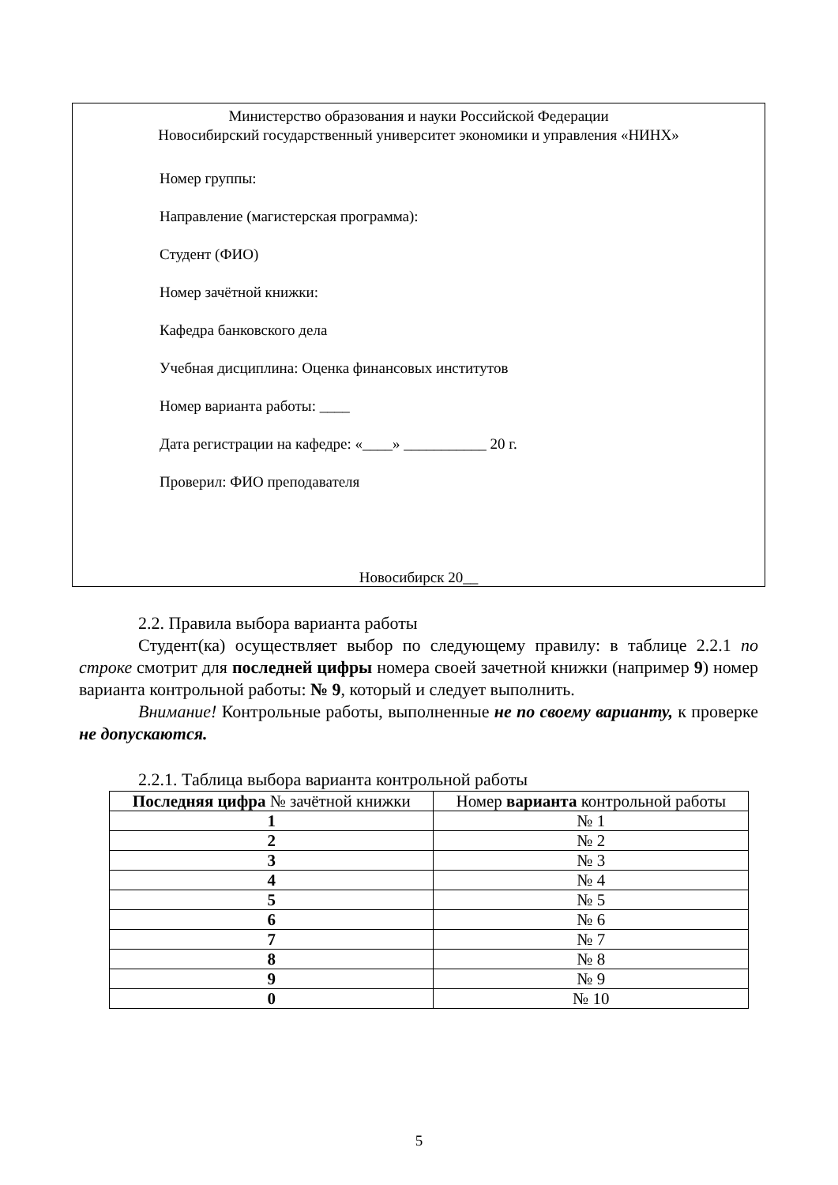Министерство образования и науки Российской Федерации
Новосибирский государственный университет экономики и управления «НИНХ»
Номер группы:
Направление (магистерская программа):
Студент (ФИО)
Номер зачётной книжки:
Кафедра банковского дела
Учебная дисциплина: Оценка финансовых институтов
Номер варианта работы: ____
Дата регистрации на кафедре: «____» ___________ 20 г.
Проверил: ФИО преподавателя
Новосибирск 20__
2.2. Правила выбора варианта работы
Студент(ка) осуществляет выбор по следующему правилу: в таблице 2.2.1 по строке смотрит для последней цифры номера своей зачетной книжки (например 9) номер варианта контрольной работы: № 9, который и следует выполнить.
Внимание! Контрольные работы, выполненные не по своему варианту, к проверке не допускаются.
2.2.1. Таблица выбора варианта контрольной работы
| Последняя цифра № зачётной книжки | Номер варианта контрольной работы |
| --- | --- |
| 1 | № 1 |
| 2 | № 2 |
| 3 | № 3 |
| 4 | № 4 |
| 5 | № 5 |
| 6 | № 6 |
| 7 | № 7 |
| 8 | № 8 |
| 9 | № 9 |
| 0 | № 10 |
5